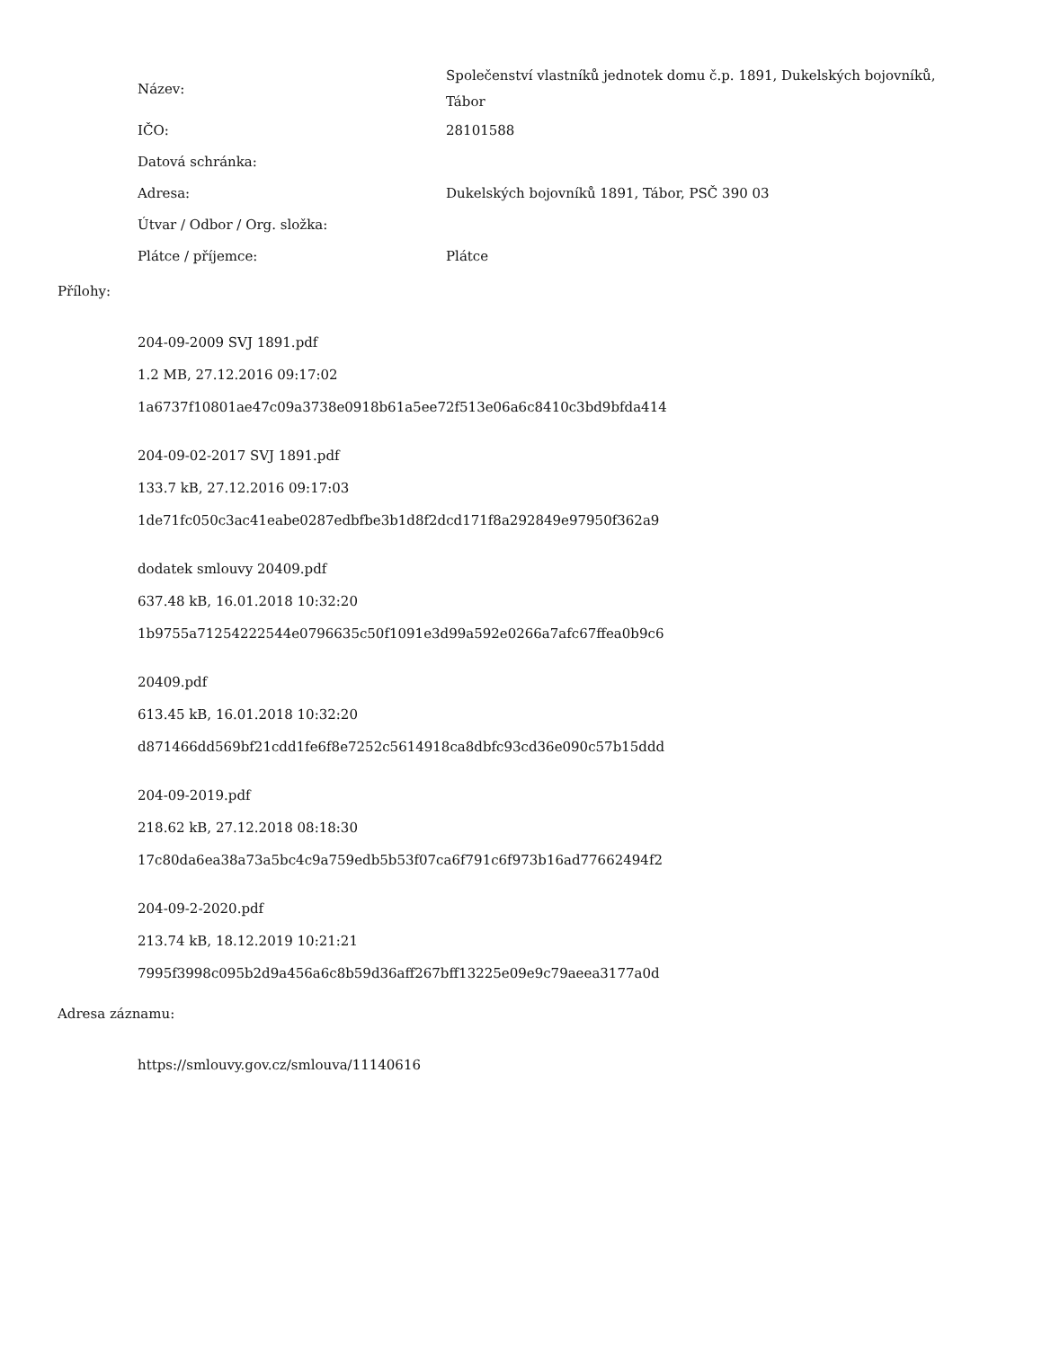| Název: | Společenství vlastníků jednotek domu č.p. 1891, Dukelských bojovníků, Tábor |
| IČO: | 28101588 |
| Datová schránka: | |
| Adresa: | Dukelských bojovníků 1891, Tábor, PSČ 390 03 |
| Útvar / Odbor / Org. složka: | |
| Plátce / příjemce: | Plátce |
Přílohy:
204-09-2009 SVJ 1891.pdf
1.2 MB, 27.12.2016 09:17:02
1a6737f10801ae47c09a3738e0918b61a5ee72f513e06a6c8410c3bd9bfda414
204-09-02-2017 SVJ 1891.pdf
133.7 kB, 27.12.2016 09:17:03
1de71fc050c3ac41eabe0287edbfbe3b1d8f2dcd171f8a292849e97950f362a9
dodatek smlouvy 20409.pdf
637.48 kB, 16.01.2018 10:32:20
1b9755a71254222544e0796635c50f1091e3d99a592e0266a7afc67ffea0b9c6
20409.pdf
613.45 kB, 16.01.2018 10:32:20
d871466dd569bf21cdd1fe6f8e7252c5614918ca8dbfc93cd36e090c57b15ddd
204-09-2019.pdf
218.62 kB, 27.12.2018 08:18:30
17c80da6ea38a73a5bc4c9a759edb5b53f07ca6f791c6f973b16ad77662494f2
204-09-2-2020.pdf
213.74 kB, 18.12.2019 10:21:21
7995f3998c095b2d9a456a6c8b59d36aff267bff13225e09e9c79aeea3177a0d
Adresa záznamu:
https://smlouvy.gov.cz/smlouva/11140616